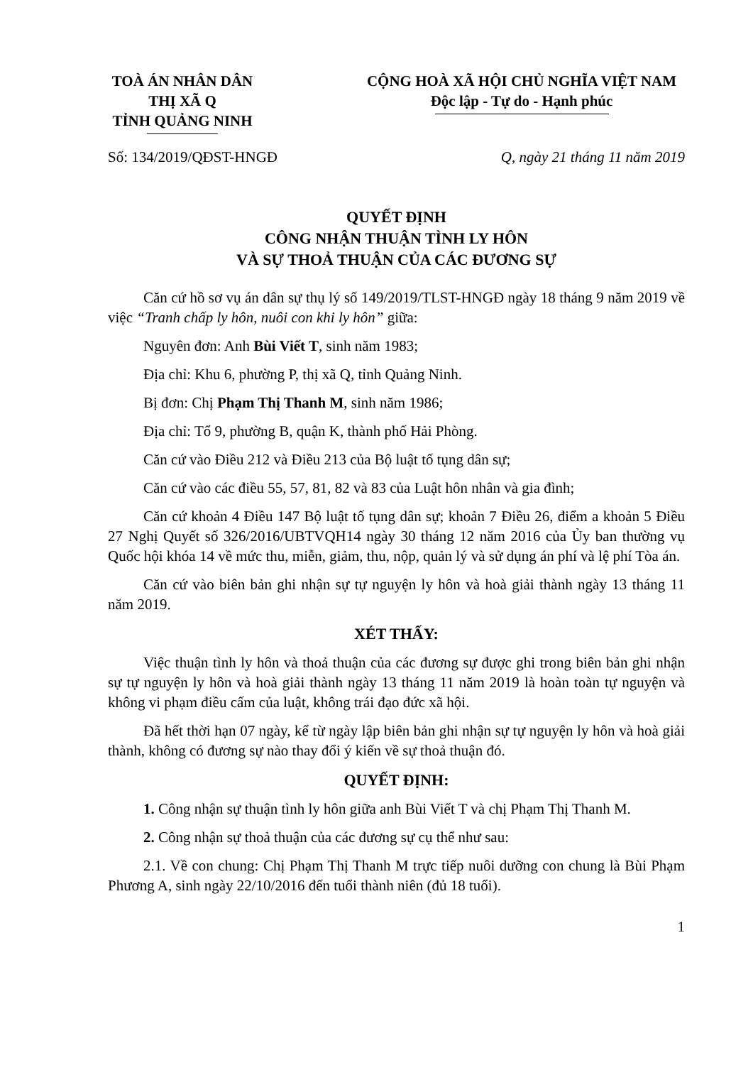TOÀ ÁN NHÂN DÂN
THỊ XÃ Q
TỈNH QUẢNG NINH
CỘNG HOÀ XÃ HỘI CHỦ NGHĨA VIỆT NAM
Độc lập - Tự do - Hạnh phúc
Số: 134/2019/QĐST-HNGĐ Q, ngày 21 tháng 11 năm 2019
QUYẾT ĐỊNH
CÔNG NHẬN THUẬN TÌNH LY HÔN
VÀ SỰ THOẢ THUẬN CỦA CÁC ĐƯƠNG SỰ
Căn cứ hồ sơ vụ án dân sự thụ lý số 149/2019/TLST-HNGĐ ngày 18 tháng 9 năm 2019 về việc “Tranh chấp ly hôn, nuôi con khi ly hôn” giữa:
Nguyên đơn: Anh Bùi Viết T, sinh năm 1983;
Địa chỉ: Khu 6, phường P, thị xã Q, tỉnh Quảng Ninh.
Bị đơn: Chị Phạm Thị Thanh M, sinh năm 1986;
Địa chỉ: Tổ 9, phường B, quận K, thành phố Hải Phòng.
Căn cứ vào Điều 212 và Điều 213 của Bộ luật tố tụng dân sự;
Căn cứ vào các điều 55, 57, 81, 82 và 83 của Luật hôn nhân và gia đình;
Căn cứ khoản 4 Điều 147 Bộ luật tố tụng dân sự; khoản 7 Điều 26, điểm a khoản 5 Điều 27 Nghị Quyết số 326/2016/UBTVQH14 ngày 30 tháng 12 năm 2016 của Ủy ban thường vụ Quốc hội khóa 14 về mức thu, miễn, giảm, thu, nộp, quản lý và sử dụng án phí và lệ phí Tòa án.
Căn cứ vào biên bản ghi nhận sự tự nguyện ly hôn và hoà giải thành ngày 13 tháng 11 năm 2019.
XÉT THẤY:
Việc thuận tình ly hôn và thoả thuận của các đương sự được ghi trong biên bản ghi nhận sự tự nguyện ly hôn và hoà giải thành ngày 13 tháng 11 năm 2019 là hoàn toàn tự nguyện và không vi phạm điều cấm của luật, không trái đạo đức xã hội.
Đã hết thời hạn 07 ngày, kể từ ngày lập biên bản ghi nhận sự tự nguyện ly hôn và hoà giải thành, không có đương sự nào thay đổi ý kiến về sự thoả thuận đó.
QUYẾT ĐỊNH:
1. Công nhận sự thuận tình ly hôn giữa anh Bùi Viết T và chị Phạm Thị Thanh M.
2. Công nhận sự thoả thuận của các đương sự cụ thể như sau:
2.1. Về con chung: Chị Phạm Thị Thanh M trực tiếp nuôi dưỡng con chung là Bùi Phạm Phương A, sinh ngày 22/10/2016 đến tuổi thành niên (đủ 18 tuổi).
1